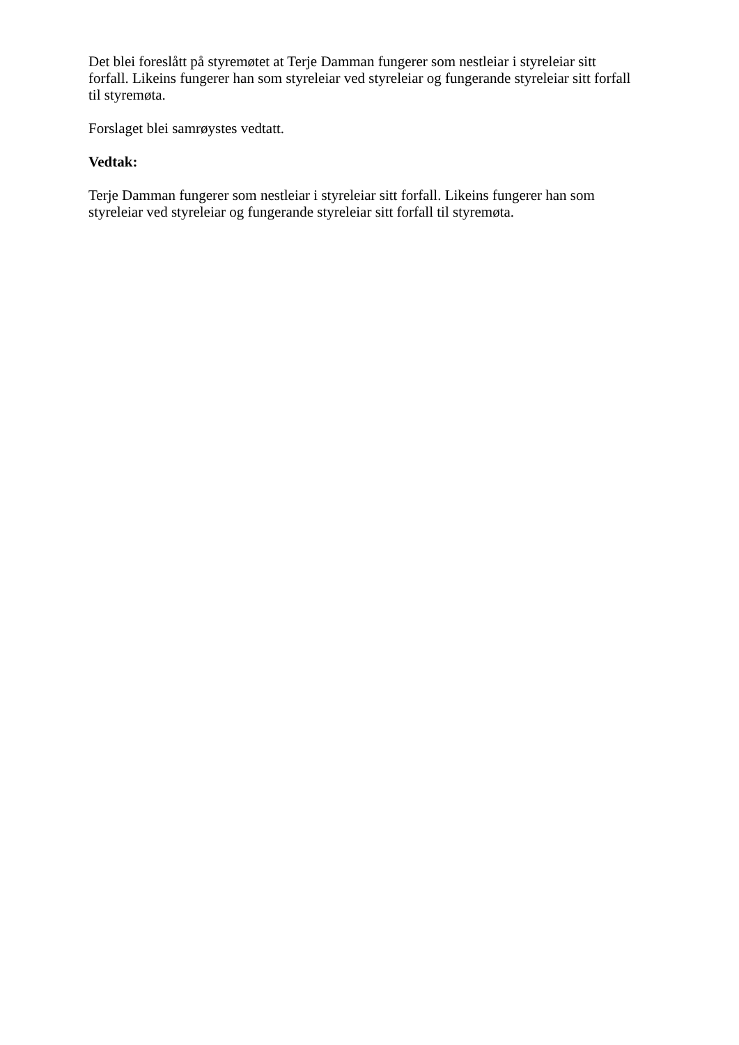Det blei foreslått på styremøtet at Terje Damman fungerer som nestleiar i styreleiar sitt
forfall. Likeins fungerer han som styreleiar ved styreleiar og fungerande styreleiar sitt forfall
til styremøta.
Forslaget blei samrøystes vedtatt.
Vedtak:
Terje Damman fungerer som nestleiar i styreleiar sitt forfall. Likeins fungerer han som
styreleiar ved styreleiar og fungerande styreleiar sitt forfall til styremøta.